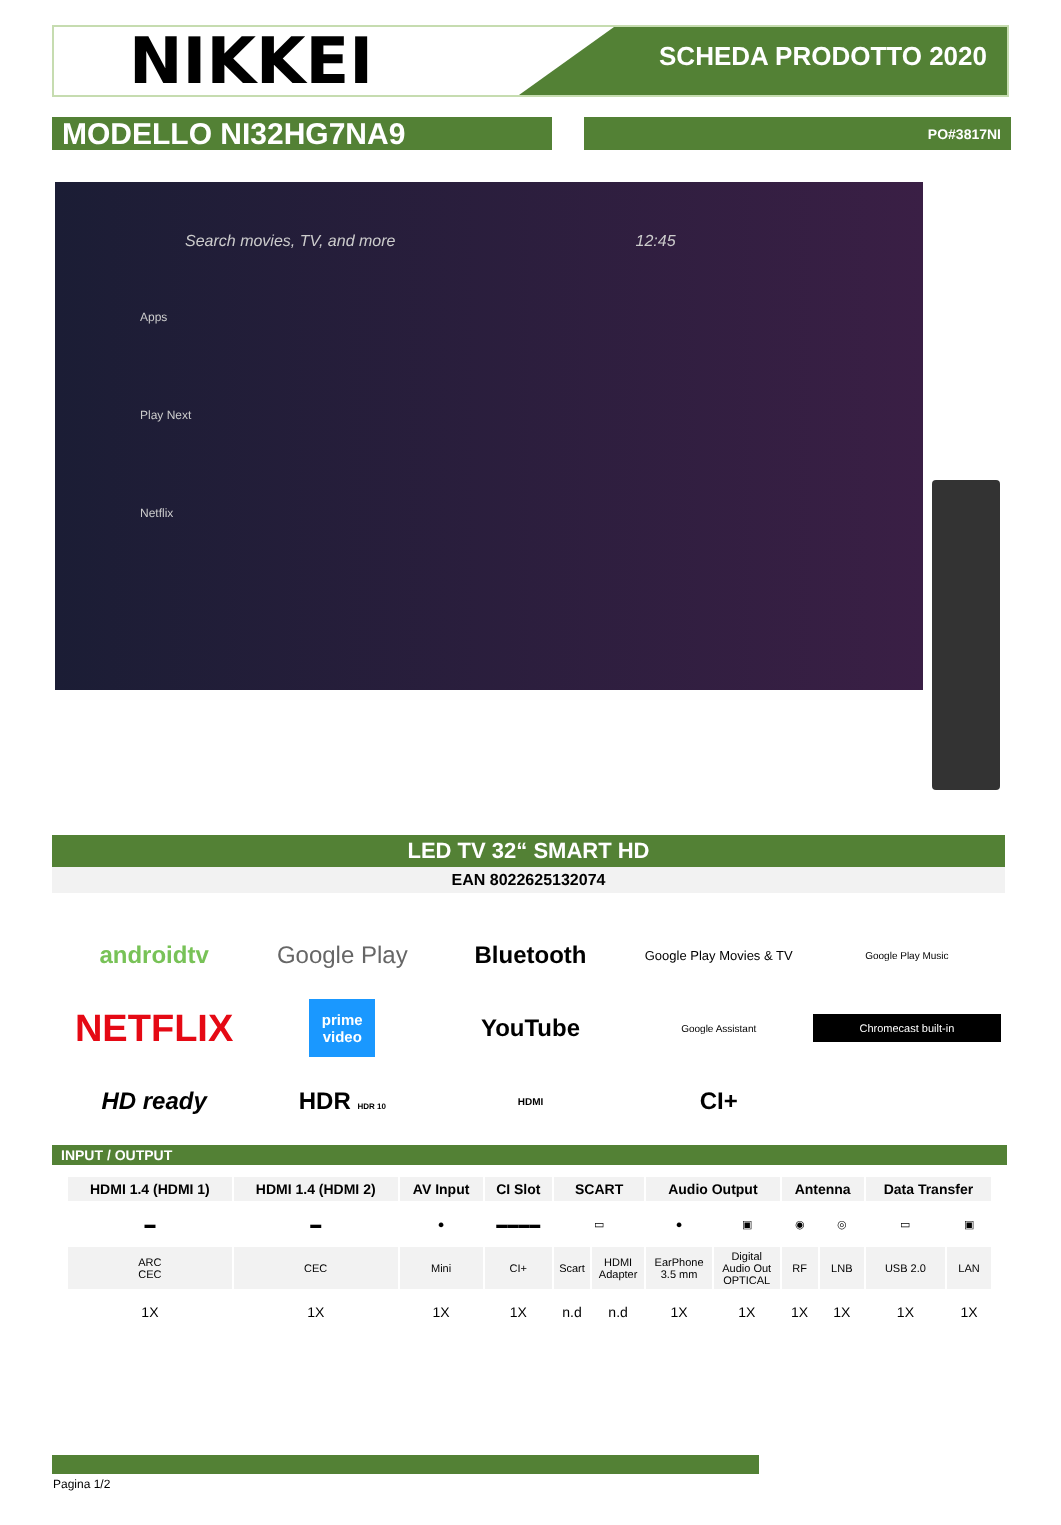NIKKEI
SCHEDA PRODOTTO 2020
MODELLO NI32HG7NA9
PO#3817NI
Search movies, TV, and more 12:45
Apps
Play Next
Netflix
LED TV 32“ SMART HD
EAN 8022625132074
androidtv
Google Play
Bluetooth
Google Play Movies & TV
Google Play Music
NETFLIX
prime video
YouTube
Google Assistant
Chromecast built-in
HD ready
HDR HDR 10
HDMI
CI+
INPUT / OUTPUT
| HDMI 1.4 (HDMI 1) | HDMI 1.4 (HDMI 2) | AV Input | CI Slot | SCART | | Audio Output | | Antenna | | Data Transfer | |
| --- | --- | --- | --- | --- | --- | --- | --- | --- | --- | --- | --- |
| ▬ | ▬ | ● | ▬▬▬▬ | ▭ | | ● | ▣ | ◉ | ◎ | ▭ | ▣ |
| ARC CEC | CEC | Mini | CI+ | Scart | HDMI Adapter | EarPhone 3.5 mm | Digital Audio Out OPTICAL | RF | LNB | USB 2.0 | LAN |
| 1X | 1X | 1X | 1X | n.d | n.d | 1X | 1X | 1X | 1X | 1X | 1X |
Pagina 1/2